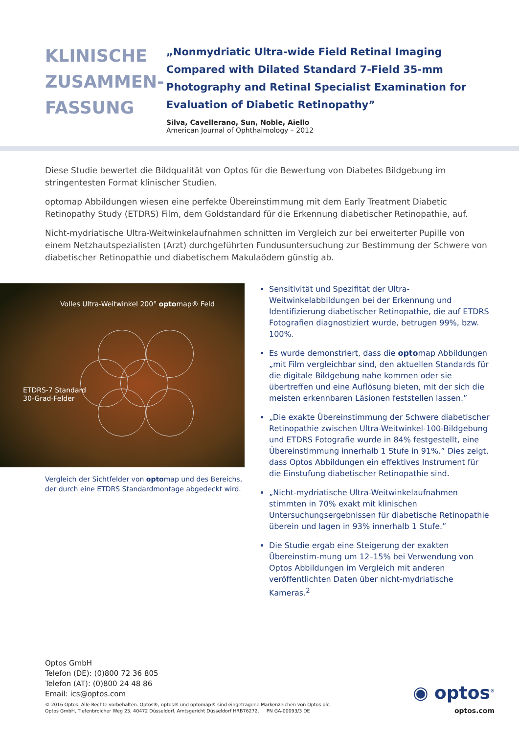KLINISCHE ZUSAMMEN-FASSUNG
„Nonmydriatic Ultra-wide Field Retinal Imaging Compared with Dilated Standard 7-Field 35-mm Photography and Retinal Specialist Examination for Evaluation of Diabetic Retinopathy”
Silva, Cavellerano, Sun, Noble, Aiello
American Journal of Ophthalmology – 2012
Diese Studie bewertet die Bildqualität von Optos für die Bewertung von Diabetes Bildgebung im stringentesten Format klinischer Studien.
optomap Abbildungen wiesen eine perfekte Übereinstimmung mit dem Early Treatment Diabetic Retinopathy Study (ETDRS) Film, dem Goldstandard für die Erkennung diabetischer Retinopathie, auf.
Nicht-mydriatische Ultra-Weitwinkelaufnahmen schnitten im Vergleich zur bei erweiterter Pupille von einem Netzhautspezialisten (Arzt) durchgeführten Fundusuntersuchung zur Bestimmung der Schwere von diabetischer Retinopathie und diabetischem Makulaödem günstig ab.
Volles Ultra-Weitwinkel 200° optomap® Feld
ETDRS-7 Standard
30-Grad-Felder
Vergleich der Sichtfelder von optomap und des Bereichs, der durch eine ETDRS Standardmontage abgedeckt wird.
Sensitivität und Spezifität der Ultra-Weitwinkelabbildungen bei der Erkennung und Identifizierung diabetischer Retinopathie, die auf ETDRS Fotografien diagnostiziert wurde, betrugen 99%, bzw. 100%.
Es wurde demonstriert, dass die optomap Abbildungen „mit Film vergleichbar sind, den aktuellen Standards für die digitale Bildgebung nahe kommen oder sie übertreffen und eine Auflösung bieten, mit der sich die meisten erkennbaren Läsionen feststellen lassen.”
„Die exakte Übereinstimmung der Schwere diabetischer Retinopathie zwischen Ultra-Weitwinkel-100-Bildgebung und ETDRS Fotografie wurde in 84% festgestellt, eine Übereinstimmung innerhalb 1 Stufe in 91%.” Dies zeigt, dass Optos Abbildungen ein effektives Instrument für die Einstufung diabetischer Retinopathie sind.
„Nicht-mydriatische Ultra-Weitwinkelaufnahmen stimmten in 70% exakt mit klinischen Untersuchungsergebnissen für diabetische Retinopathie überein und lagen in 93% innerhalb 1 Stufe.”
Die Studie ergab eine Steigerung der exakten Übereinstim-mung um 12–15% bei Verwendung von Optos Abbildungen im Vergleich mit anderen veröffentlichten Daten über nicht-mydriatische Kameras.<sup>2</sup>
Optos GmbH
Telefon (DE): (0)800 72 36 805
Telefon (AT): (0)800 24 48 86
Email: ics@optos.com
© 2016 Optos. Alle Rechte vorbehalten. Optos®, optos® und optomap® sind eingetragene Markenzeichen von Optos plc.
Optos GmbH, Tiefenbroicher Weg 25, 40472 Düsseldorf. Amtsgericht Düsseldorf HRB76272. PN GA-00093/3 DE
◉ optos<sup>®</sup>
optos.com